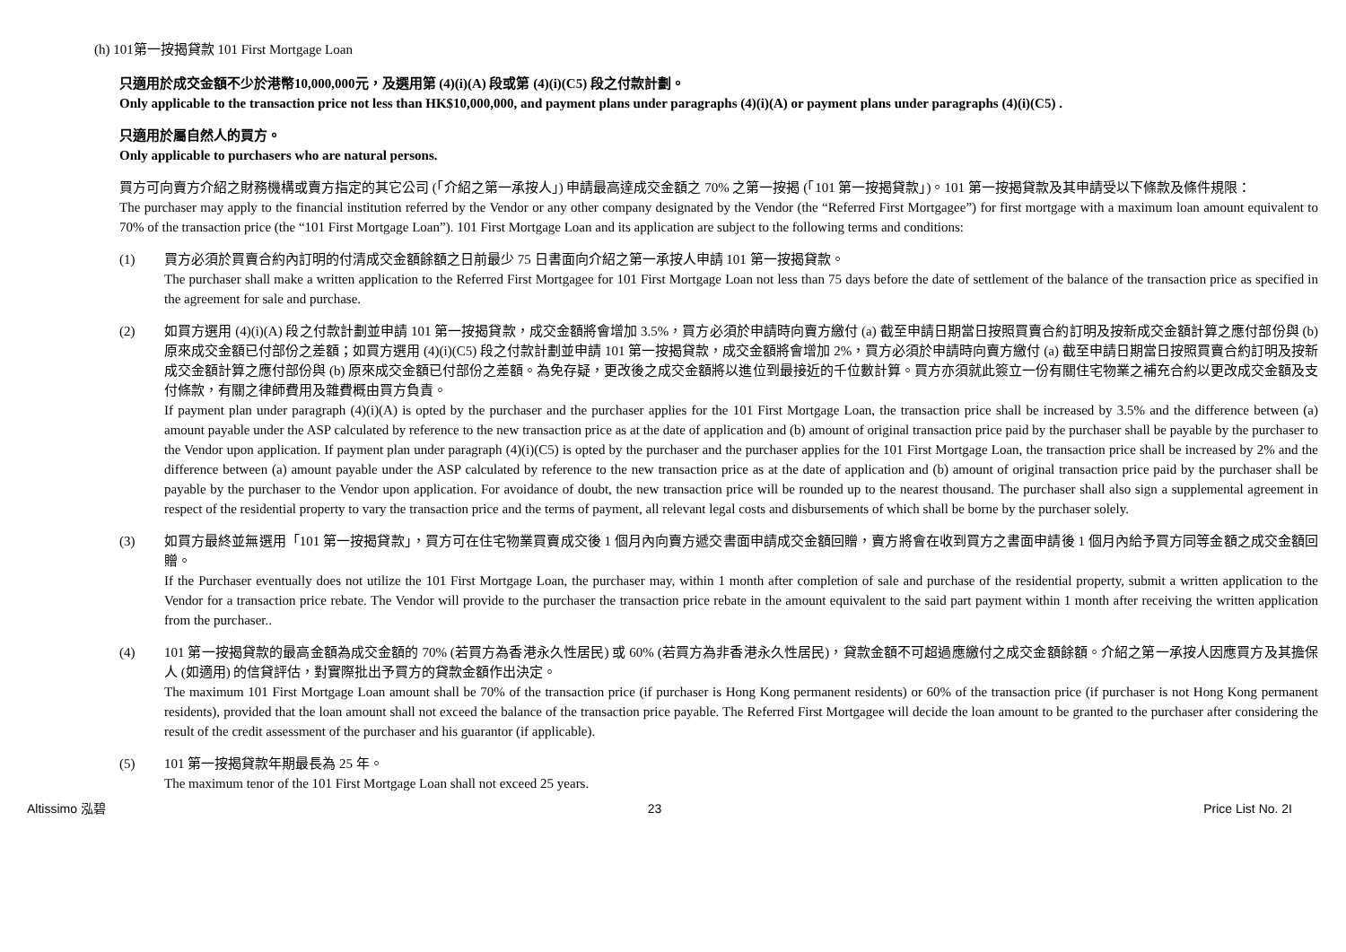(h) 101第一按揭貸款 101 First Mortgage Loan
只適用於成交金額不少於港幣10,000,000元，及選用第 (4)(i)(A) 段或第 (4)(i)(C5) 段之付款計劃。
Only applicable to the transaction price not less than HK$10,000,000, and payment plans under paragraphs (4)(i)(A) or payment plans under paragraphs (4)(i)(C5) .
只適用於屬自然人的買方。
Only applicable to purchasers who are natural persons.
買方可向賣方介紹之財務機構或賣方指定的其它公司 (「介紹之第一承按人」) 申請最高達成交金額之 70% 之第一按揭 (「101 第一按揭貸款」)。101 第一按揭貸款及其申請受以下條款及條件規限：
The purchaser may apply to the financial institution referred by the Vendor or any other company designated by the Vendor (the “Referred First Mortgagee”) for first mortgage with a maximum loan amount equivalent to 70% of the transaction price (the “101 First Mortgage Loan”). 101 First Mortgage Loan and its application are subject to the following terms and conditions:
(1) 買方必須於買賣合約內訂明的付清成交金額餘額之日前最少 75 日書面向介紹之第一承按人申請 101 第一按揭貸款。
The purchaser shall make a written application to the Referred First Mortgagee for 101 First Mortgage Loan not less than 75 days before the date of settlement of the balance of the transaction price as specified in the agreement for sale and purchase.
(2) 如買方選用 (4)(i)(A) 段之付款計劃並申請 101 第一按揭貸款，成交金額將會增加 3.5%，買方必須於申請時向賣方繳付 (a) 截至申請日期當日按照買賣合約訂明及按新成交金額計算之應付部份與 (b) 原來成交金額已付部份之差額；如買方選用 (4)(i)(C5) 段之付款計劃並申請 101 第一按揭貸款，成交金額將會增加 2%，買方必須於申請時向賣方繳付 (a) 截至申請日期當日按照買賣合約訂明及按新成交金額計算之應付部份與 (b) 原來成交金額已付部份之差額。為免存疑，更改後之成交金額將以進位到最接近的千位數計算。買方亦須就此簽立一份有關住宅物業之補充合約以更改成交金額及支付條款，有關之律師費用及雜費概由買方負責。
If payment plan under paragraph (4)(i)(A) is opted by the purchaser and the purchaser applies for the 101 First Mortgage Loan, the transaction price shall be increased by 3.5% and the difference between (a) amount payable under the ASP calculated by reference to the new transaction price as at the date of application and (b) amount of original transaction price paid by the purchaser shall be payable by the purchaser to the Vendor upon application. If payment plan under paragraph (4)(i)(C5) is opted by the purchaser and the purchaser applies for the 101 First Mortgage Loan, the transaction price shall be increased by 2% and the difference between (a) amount payable under the ASP calculated by reference to the new transaction price as at the date of application and (b) amount of original transaction price paid by the purchaser shall be payable by the purchaser to the Vendor upon application. For avoidance of doubt, the new transaction price will be rounded up to the nearest thousand. The purchaser shall also sign a supplemental agreement in respect of the residential property to vary the transaction price and the terms of payment, all relevant legal costs and disbursements of which shall be borne by the purchaser solely.
(3) 如買方最終並無選用「101 第一按揭貸款」，買方可在住宅物業買賣成交後 1 個月內向賣方遞交書面申請成交金額回贈，賣方將會在收到買方之書面申請後 1 個月內給予買方同等金額之成交金額回贈。
If the Purchaser eventually does not utilize the 101 First Mortgage Loan, the purchaser may, within 1 month after completion of sale and purchase of the residential property, submit a written application to the Vendor for a transaction price rebate. The Vendor will provide to the purchaser the transaction price rebate in the amount equivalent to the said part payment within 1 month after receiving the written application from the purchaser..
(4) 101 第一按揭貸款的最高金額為成交金額的 70% (若買方為香港永久性居民) 或 60% (若買方為非香港永久性居民)，貸款金額不可超過應繳付之成交金額餘額。介紹之第一承按人因應買方及其擔保人 (如適用) 的信貸評估，對實際批出予買方的貸款金額作出決定。
The maximum 101 First Mortgage Loan amount shall be 70% of the transaction price (if purchaser is Hong Kong permanent residents) or 60% of the transaction price (if purchaser is not Hong Kong permanent residents), provided that the loan amount shall not exceed the balance of the transaction price payable. The Referred First Mortgagee will decide the loan amount to be granted to the purchaser after considering the result of the credit assessment of the purchaser and his guarantor (if applicable).
(5) 101 第一按揭貸款年期最長為 25 年。
The maximum tenor of the 101 First Mortgage Loan shall not exceed 25 years.
Altissimo 泓碧 23 Price List No. 2I